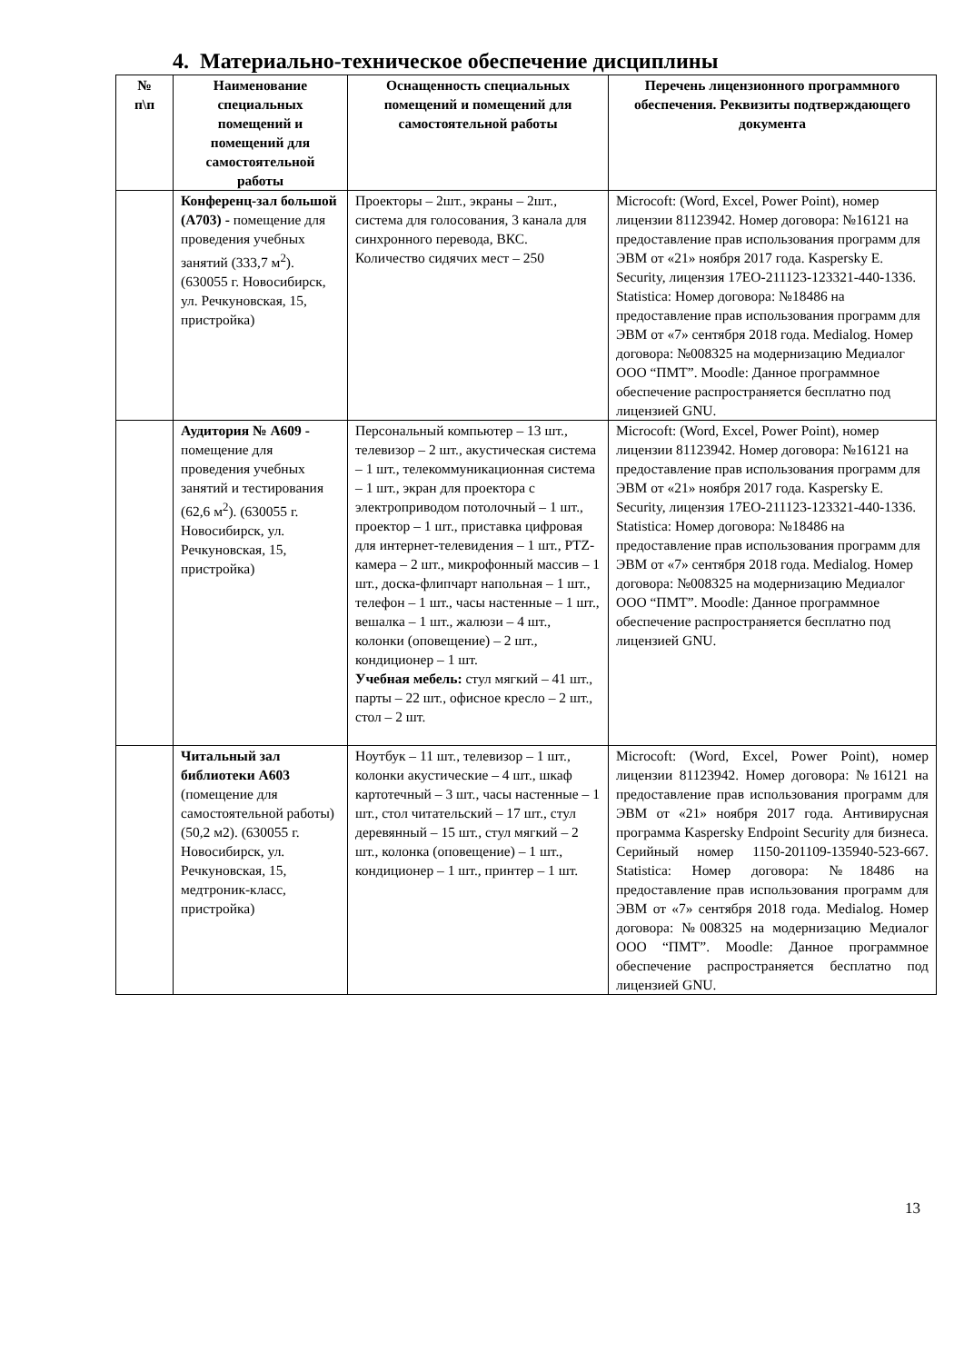4. Материально-техническое обеспечение дисциплины
| № п\п | Наименование специальных помещений и помещений для самостоятельной работы | Оснащенность специальных помещений и помещений для самостоятельной работы | Перечень лицензионного программного обеспечения. Реквизиты подтверждающего документа |
| --- | --- | --- | --- |
| | Конференц-зал большой (А703) - помещение для проведения учебных занятий (333,7 м<sup>2</sup>). (630055 г. Новосибирск, ул. Речкуновская, 15, пристройка) | Проекторы – 2шт., экраны – 2шт., система для голосования, 3 канала для синхронного перевода, ВКС. Количество сидячих мест – 250 | Microcoft: (Word, Excel, Power Point), номер лицензии 81123942. Номер договора: №16121 на предоставление прав использования программ для ЭВМ от «21» ноября 2017 года. Kaspersky E. Security, лицензия 17EO-211123-123321-440-1336. Statistica: Номер договора: №18486 на предоставление прав использования программ для ЭВМ от «7» сентября 2018 года. Medialog. Номер договора: №008325 на модернизацию Медиалог ООО “ПМТ”. Moodle: Данное программное обеспечение распространяется бесплатно под лицензией GNU. |
| | Аудитория № А609 - помещение для проведения учебных занятий и тестирования (62,6 м<sup>2</sup>). (630055 г. Новосибирск, ул. Речкуновская, 15, пристройка) | Персональный компьютер – 13 шт., телевизор – 2 шт., акустическая система – 1 шт., телекоммуникационная система – 1 шт., экран для проектора с электроприводом потолочный – 1 шт., проектор – 1 шт., приставка цифровая для интернет-телевидения – 1 шт., PTZ-камера – 2 шт., микрофонный массив – 1 шт., доска-флипчарт напольная – 1 шт., телефон – 1 шт., часы настенные – 1 шт., вешалка – 1 шт., жалюзи – 4 шт., колонки (оповещение) – 2 шт., кондиционер – 1 шт. Учебная мебель: стул мягкий – 41 шт., парты – 22 шт., офисное кресло – 2 шт., стол – 2 шт. | Microcoft: (Word, Excel, Power Point), номер лицензии 81123942. Номер договора: №16121 на предоставление прав использования программ для ЭВМ от «21» ноября 2017 года. Kaspersky E. Security, лицензия 17EO-211123-123321-440-1336. Statistica: Номер договора: №18486 на предоставление прав использования программ для ЭВМ от «7» сентября 2018 года. Medialog. Номер договора: №008325 на модернизацию Медиалог ООО “ПМТ”. Moodle: Данное программное обеспечение распространяется бесплатно под лицензией GNU. |
| | Читальный зал библиотеки А603 (помещение для самостоятельной работы) (50,2 м2). (630055 г. Новосибирск, ул. Речкуновская, 15, медтроник-класс, пристройка) | Ноутбук – 11 шт., телевизор – 1 шт., колонки акустические – 4 шт., шкаф картотечный – 3 шт., часы настенные – 1 шт., стол читательский – 17 шт., стул деревянный – 15 шт., стул мягкий – 2 шт., колонка (оповещение) – 1 шт., кондиционер – 1 шт., принтер – 1 шт. | Microcoft: (Word, Excel, Power Point), номер лицензии 81123942. Номер договора: №16121 на предоставление прав использования программ для ЭВМ от «21» ноября 2017 года. Антивирусная программа Kaspersky Endpoint Security для бизнеса. Серийный номер 1150-201109-135940-523-667. Statistica: Номер договора: №18486 на предоставление прав использования программ для ЭВМ от «7» сентября 2018 года. Medialog. Номер договора: №008325 на модернизацию Медиалог ООО “ПМТ”. Moodle: Данное программное обеспечение распространяется бесплатно под лицензией GNU. |
13